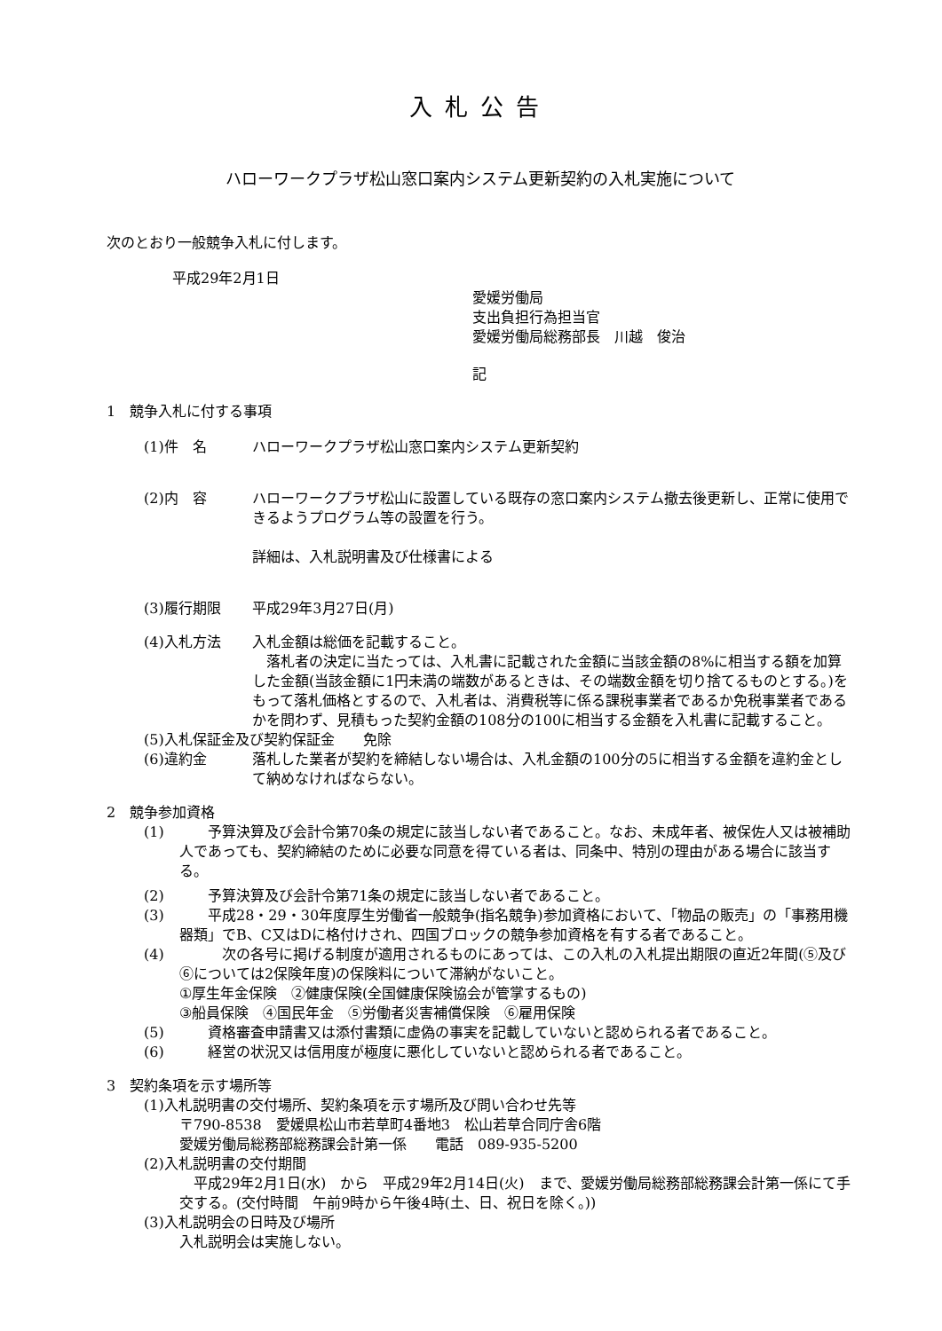入札公告
ハローワークプラザ松山窓口案内システム更新契約の入札実施について
次のとおり一般競争入札に付します。
平成29年2月1日
愛媛労働局
支出負担行為担当官
愛媛労働局総務部長　川越　俊治
記
1　競争入札に付する事項
(1)件　名 ハローワークプラザ松山窓口案内システム更新契約
(2)内　容 ハローワークプラザ松山に設置している既存の窓口案内システム撤去後更新し、正常に使用できるようプログラム等の設置を行う。
詳細は、入札説明書及び仕様書による
(3)履行期限 平成29年3月27日(月)
(4)入札方法 入札金額は総価を記載すること。
　落札者の決定に当たっては、入札書に記載された金額に当該金額の8%に相当する額を加算した金額(当該金額に1円未満の端数があるときは、その端数金額を切り捨てるものとする。)をもって落札価格とするので、入札者は、消費税等に係る課税事業者であるか免税事業者であるかを問わず、見積もった契約金額の108分の100に相当する金額を入札書に記載すること。
(5)入札保証金及び契約保証金　　免除
(6)違約金 落札した業者が契約を締結しない場合は、入札金額の100分の5に相当する金額を違約金として納めなければならない。
2　競争参加資格
(1) 　　予算決算及び会計令第70条の規定に該当しない者であること。なお、未成年者、被保佐人又は被補助人であっても、契約締結のために必要な同意を得ている者は、同条中、特別の理由がある場合に該当する。
(2) 　　予算決算及び会計令第71条の規定に該当しない者であること。
(3) 　　平成28・29・30年度厚生労働省一般競争(指名競争)参加資格において、「物品の販売」の「事務用機器類」でB、C又はDに格付けされ、四国ブロックの競争参加資格を有する者であること。
(4) 　　　次の各号に掲げる制度が適用されるものにあっては、この入札の入札提出期限の直近2年間(⑤及び⑥については2保険年度)の保険料について滞納がないこと。
①厚生年金保険　②健康保険(全国健康保険協会が管掌するもの)
③船員保険　④国民年金　⑤労働者災害補償保険　⑥雇用保険
(5) 　　資格審査申請書又は添付書類に虚偽の事実を記載していないと認められる者であること。
(6) 　　経営の状況又は信用度が極度に悪化していないと認められる者であること。
3　契約条項を示す場所等
(1)入札説明書の交付場所、契約条項を示す場所及び問い合わせ先等
〒790-8538　愛媛県松山市若草町4番地3　松山若草合同庁舎6階
愛媛労働局総務部総務課会計第一係　　電話　089-935-5200
(2)入札説明書の交付期間
　平成29年2月1日(水)　から　平成29年2月14日(火)　まで、愛媛労働局総務部総務課会計第一係にて手交する。(交付時間　午前9時から午後4時(土、日、祝日を除く。))
(3)入札説明会の日時及び場所
入札説明会は実施しない。